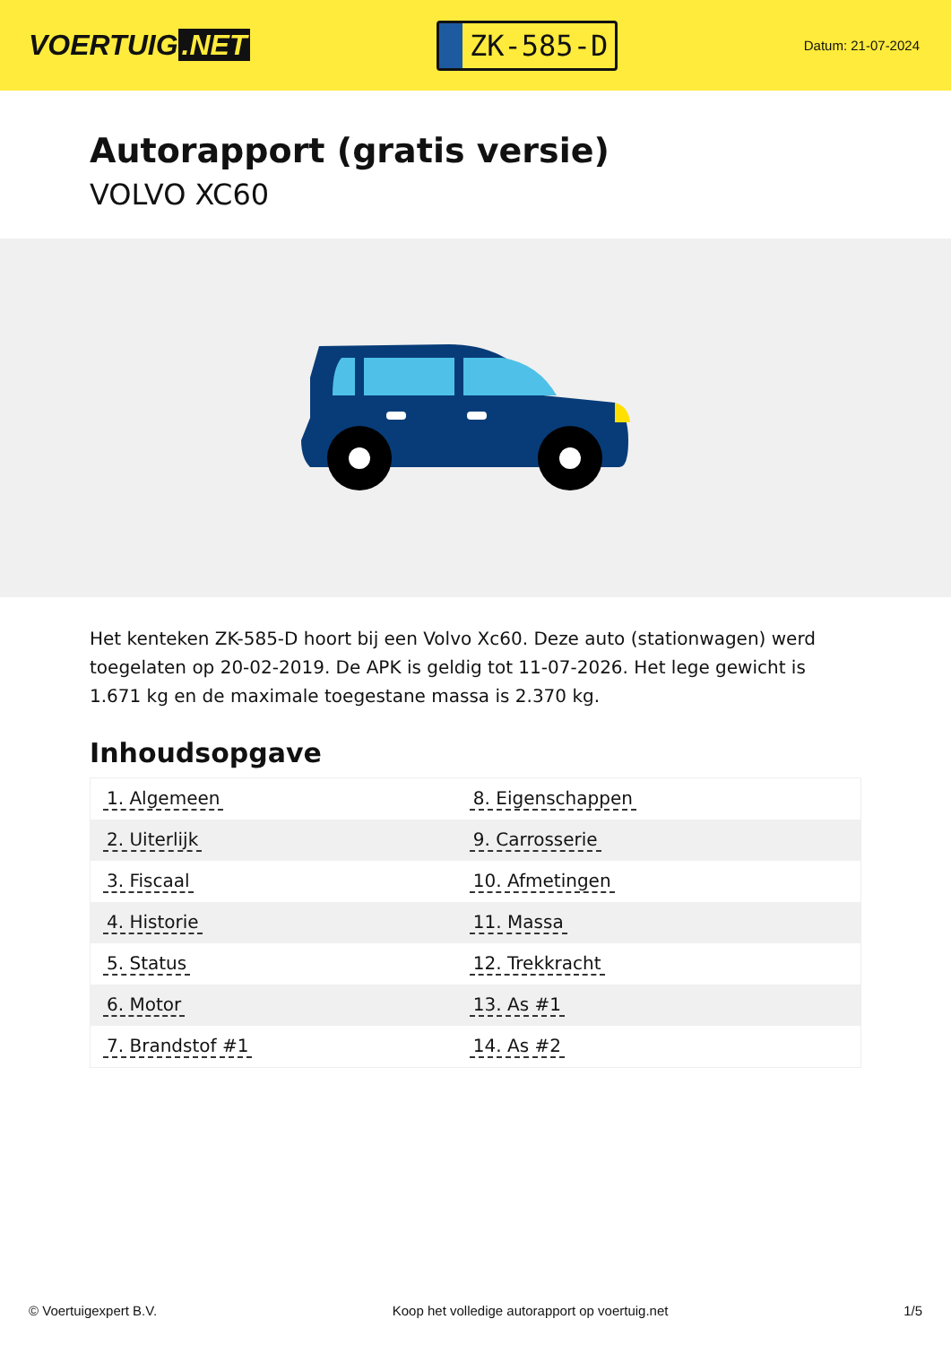VOERTUIG.NET
ZK-585-D
Datum: 21-07-2024
Autorapport (gratis versie)
VOLVO XC60
Het kenteken ZK-585-D hoort bij een Volvo Xc60. Deze auto (stationwagen) werd toegelaten op 20-02-2019. De APK is geldig tot 11-07-2026. Het lege gewicht is 1.671 kg en de maximale toegestane massa is 2.370 kg.
Inhoudsopgave
| 1. Algemeen | 8. Eigenschappen |
| 2. Uiterlijk | 9. Carrosserie |
| 3. Fiscaal | 10. Afmetingen |
| 4. Historie | 11. Massa |
| 5. Status | 12. Trekkracht |
| 6. Motor | 13. As #1 |
| 7. Brandstof #1 | 14. As #2 |
© Voertuigexpert B.V. Koop het volledige autorapport op voertuig.net 1/5